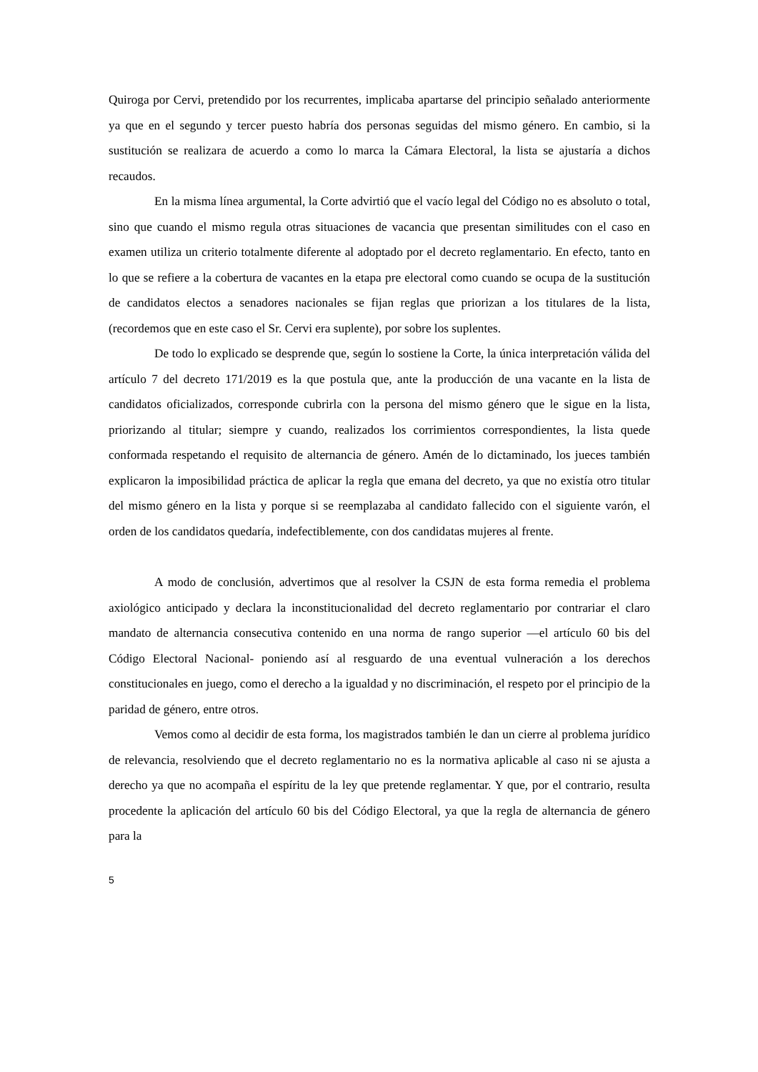Quiroga por Cervi, pretendido por los recurrentes, implicaba apartarse del principio señalado anteriormente ya que en el segundo y tercer puesto habría dos personas seguidas del mismo género. En cambio, si la sustitución se realizara de acuerdo a como lo marca la Cámara Electoral, la lista se ajustaría a dichos recaudos.
En la misma línea argumental, la Corte advirtió que el vacío legal del Código no es absoluto o total, sino que cuando el mismo regula otras situaciones de vacancia que presentan similitudes con el caso en examen utiliza un criterio totalmente diferente al adoptado por el decreto reglamentario. En efecto, tanto en lo que se refiere a la cobertura de vacantes en la etapa pre electoral como cuando se ocupa de la sustitución de candidatos electos a senadores nacionales se fijan reglas que priorizan a los titulares de la lista, (recordemos que en este caso el Sr. Cervi era suplente), por sobre los suplentes.
De todo lo explicado se desprende que, según lo sostiene la Corte, la única interpretación válida del artículo 7 del decreto 171/2019 es la que postula que, ante la producción de una vacante en la lista de candidatos oficializados, corresponde cubrirla con la persona del mismo género que le sigue en la lista, priorizando al titular; siempre y cuando, realizados los corrimientos correspondientes, la lista quede conformada respetando el requisito de alternancia de género. Amén de lo dictaminado, los jueces también explicaron la imposibilidad práctica de aplicar la regla que emana del decreto, ya que no existía otro titular del mismo género en la lista y porque si se reemplazaba al candidato fallecido con el siguiente varón, el orden de los candidatos quedaría, indefectiblemente, con dos candidatas mujeres al frente.
A modo de conclusión, advertimos que al resolver la CSJN de esta forma remedia el problema axiológico anticipado y declara la inconstitucionalidad del decreto reglamentario por contrariar el claro mandato de alternancia consecutiva contenido en una norma de rango superior —el artículo 60 bis del Código Electoral Nacional- poniendo así al resguardo de una eventual vulneración a los derechos constitucionales en juego, como el derecho a la igualdad y no discriminación, el respeto por el principio de la paridad de género, entre otros.
Vemos como al decidir de esta forma, los magistrados también le dan un cierre al problema jurídico de relevancia, resolviendo que el decreto reglamentario no es la normativa aplicable al caso ni se ajusta a derecho ya que no acompaña el espíritu de la ley que pretende reglamentar. Y que, por el contrario, resulta procedente la aplicación del artículo 60 bis del Código Electoral, ya que la regla de alternancia de género para la
5